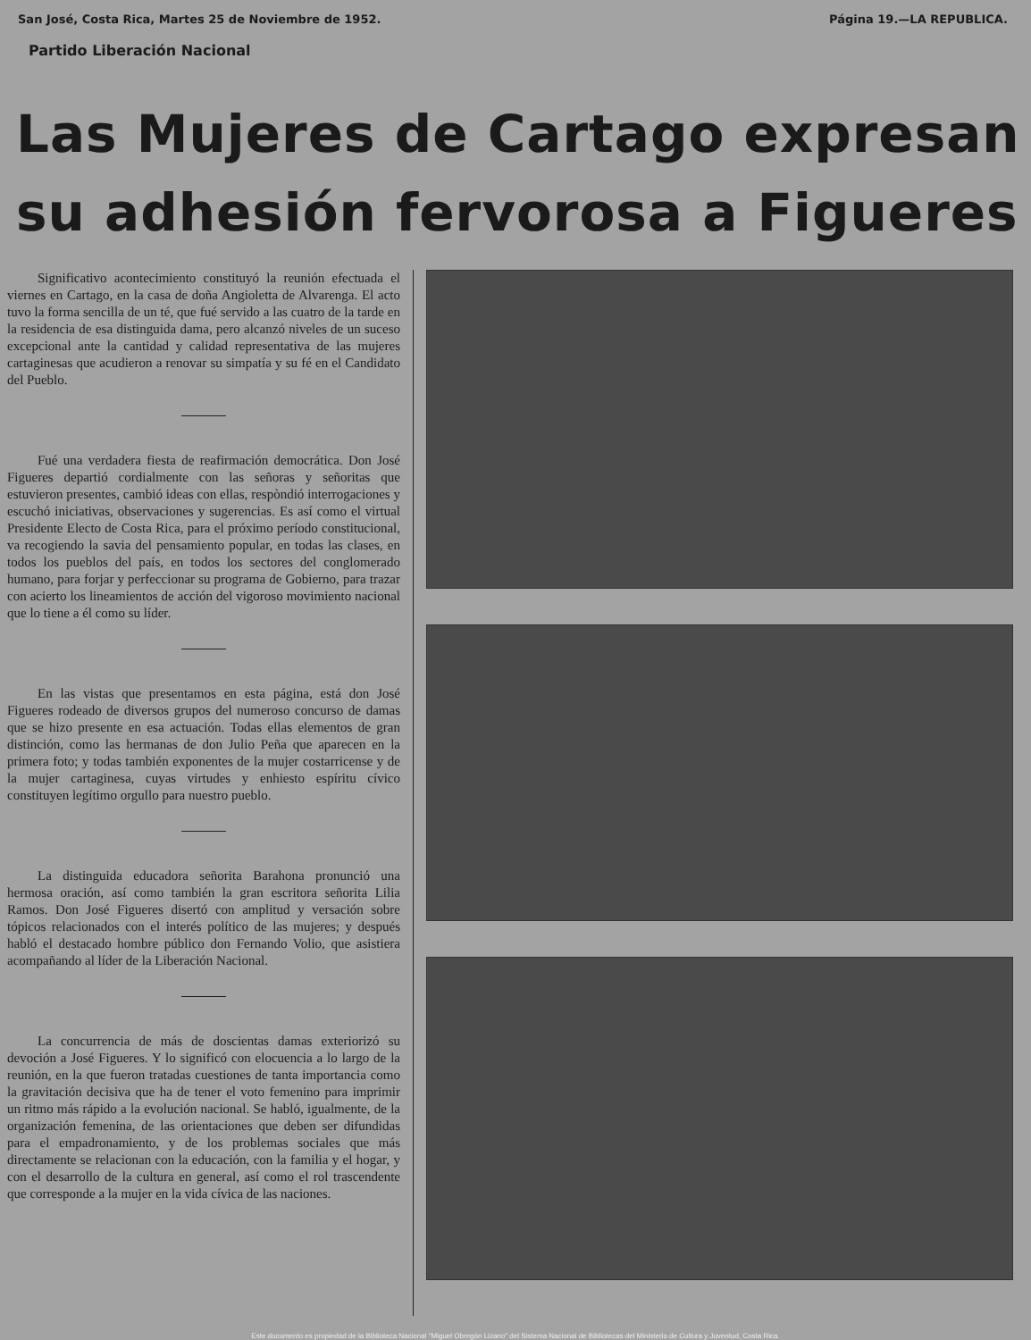San José, Costa Rica, Martes 25 de Noviembre de 1952. Página 19.—LA REPUBLICA.
Partido Liberación Nacional
Las Mujeres de Cartago expresan su adhesión fervorosa a Figueres
Significativo acontecimiento constituyó la reunión efectuada el viernes en Cartago, en la casa de doña Angioletta de Alvarenga. El acto tuvo la forma sencilla de un té, que fué servido a las cuatro de la tarde en la residencia de esa distinguida dama, pero alcanzó niveles de un suceso excepcional ante la cantidad y calidad representativa de las mujeres cartaginesas que acudieron a renovar su simpatía y su fé en el Candidato del Pueblo.
Fué una verdadera fiesta de reafirmación democrática. Don José Figueres departió cordialmente con las señoras y señoritas que estuvieron presentes, cambió ideas con ellas, respòndió interrogaciones y escuchó iniciativas, observaciones y sugerencias. Es así como el virtual Presidente Electo de Costa Rica, para el próximo período constitucional, va recogiendo la savia del pensamiento popular, en todas las clases, en todos los pueblos del país, en todos los sectores del conglomerado humano, para forjar y perfeccionar su programa de Gobierno, para trazar con acierto los lineamientos de acción del vigoroso movimiento nacional que lo tiene a él como su líder.
En las vistas que presentamos en esta página, está don José Figueres rodeado de diversos grupos del numeroso concurso de damas que se hizo presente en esa actuación. Todas ellas elementos de gran distinción, como las hermanas de don Julio Peña que aparecen en la primera foto; y todas también exponentes de la mujer costarricense y de la mujer cartaginesa, cuyas virtudes y enhiesto espíritu cívico constituyen legítimo orgullo para nuestro pueblo.
La distinguida educadora señorita Barahona pronunció una hermosa oración, así como también la gran escritora señorita Lilia Ramos. Don José Figueres disertó con amplitud y versación sobre tópicos relacionados con el interés político de las mujeres; y después habló el destacado hombre público don Fernando Volio, que asistiera acompañando al líder de la Liberación Nacional.
La concurrencia de más de doscientas damas exteriorizó su devoción a José Figueres. Y lo significó con elocuencia a lo largo de la reunión, en la que fueron tratadas cuestiones de tanta importancia como la gravitación decisiva que ha de tener el voto femenino para imprimir un ritmo más rápido a la evolución nacional. Se habló, igualmente, de la organización femenina, de las orientaciones que deben ser difundidas para el empadronamiento, y de los problemas sociales que más directamente se relacionan con la educación, con la familia y el hogar, y con el desarrollo de la cultura en general, así como el rol trascendente que corresponde a la mujer en la vida cívica de las naciones.
Este documento es propiedad de la Biblioteca Nacional "Miguel Obregón Lizano" del Sistema Nacional de Bibliotecas del Ministerio de Cultura y Juventud, Costa Rica.